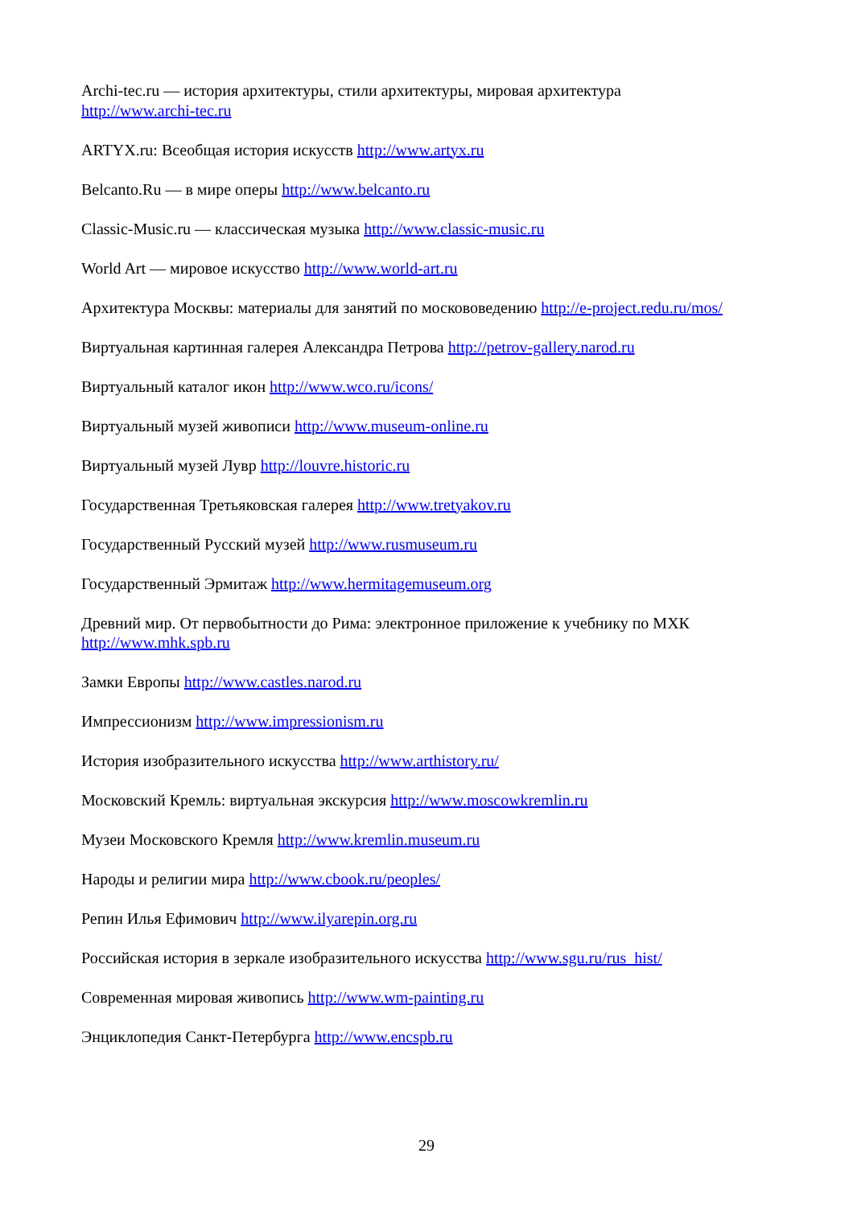Archi-tec.ru — история архитектуры, стили архитектуры, мировая архитектура
http://www.archi-tec.ru
ARTYX.ru: Всеобщая история искусств http://www.artyx.ru
Belcanto.Ru — в мире оперы http://www.belcanto.ru
Classic-Music.ru — классическая музыка http://www.classic-music.ru
World Art — мировое искусство http://www.world-art.ru
Архитектура Москвы: материалы для занятий по москововедению http://e-project.redu.ru/mos/
Виртуальная картинная галерея Александра Петрова http://petrov-gallery.narod.ru
Виртуальный каталог икон http://www.wco.ru/icons/
Виртуальный музей живописи http://www.museum-online.ru
Виртуальный музей Лувр http://louvre.historic.ru
Государственная Третьяковская галерея http://www.tretyakov.ru
Государственный Русский музей http://www.rusmuseum.ru
Государственный Эрмитаж http://www.hermitagemuseum.org
Древний мир. От первобытности до Рима: электронное приложение к учебнику по МХК
http://www.mhk.spb.ru
Замки Европы http://www.castles.narod.ru
Импрессионизм http://www.impressionism.ru
История изобразительного искусства http://www.arthistory.ru/
Московский Кремль: виртуальная экскурсия http://www.moscowkremlin.ru
Музеи Московского Кремля http://www.kremlin.museum.ru
Народы и религии мира http://www.cbook.ru/peoples/
Репин Илья Ефимович http://www.ilyarepin.org.ru
Российская история в зеркале изобразительного искусства http://www.sgu.ru/rus_hist/
Современная мировая живопись http://www.wm-painting.ru
Энциклопедия Санкт-Петербурга http://www.encspb.ru
29